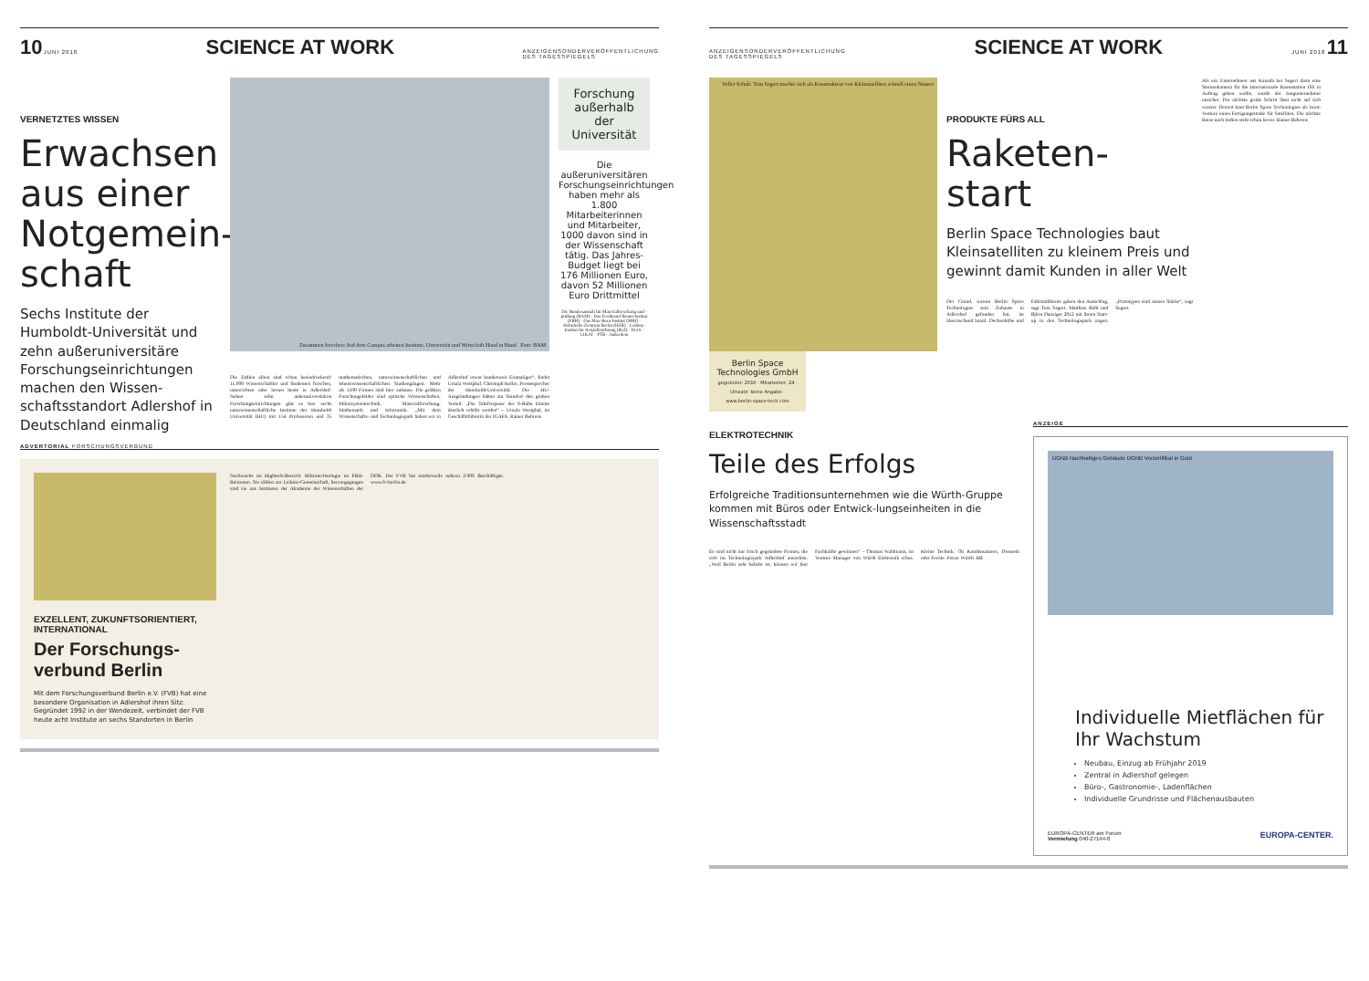10 JUNI 2018 SCIENCE AT WORK ANZEIGENSONDERVERÖFFENTLICHUNG
DES TAGESSPIEGELS
VERNETZTES WISSEN
Erwachsen aus einer Notgemein-schaft
Sechs Institute der Humboldt-Universität und zehn außeruniversitäre Forschungseinrichtungen machen den Wissen-schaftsstandort Adlershof in Deutschland einmalig
Zusammen forschen: Auf dem Campus arbeiten Institute, Universität und Wirtschaft Hand in Hand Foto: BAM
Die Zahlen allein sind schon beeindruckend: 11.000 Wissenschaftler und Studenten forschen, unterrichten oder lernen heute in Adlershof. Neben zehn außeruniversitären Forschungseinrichtungen gibt es hier sechs naturwissenschaftliche Institute der Humboldt Universität (HU) mit 154 Professoren und 35 mathematischen, naturwissenschaftlichen und lebenswissenschaftlichen Studiengängen. Mehr als 1100 Firmen sind hier zuhause. Die größten Forschungsfelder sind optische Wissenschaften, Mikrosystemtechnik, Materialforschung, Mathematik und Informatik. „Mit dem Wissenschafts- und Technologiepark haben wir in Adlershof etwas bundesweit Einmaliges“, findet Ursula Westphal. Christoph Keller, Pressesprecher der Humboldt-Universität. Die HU-Ausgründungen hätten am Standort den großen Vorteil. „Die Taktfrequenz der S-Bahn könnte deutlich erhöht werden“ – Ursula Westphal, ist Geschäftsführerin der IGAFA. Rainer Behrens
Forschung außerhalb der Universität
Die außeruniversitären Forschungseinrichtungen haben mehr als 1.800 Mitarbeiterinnen und Mitarbeiter, 1000 davon sind in der Wissenschaft tätig. Das Jahres-Budget liegt bei 176 Millionen Euro, davon 52 Millionen Euro Drittmittel
Die Bundesanstalt für Materialforschung und -prüfung (BAM) · Das Ferdinand-Braun-Institut (FBH) · Das Max-Born-Institut (MBI) · Helmholtz-Zentrum Berlin (HZB) · Leibniz-Institut für Kristallzüchtung (IKZ) · ISAS · LIKAT · PTB · Außerdem
ADVERTORIAL FORSCHUNGSVERBUND
EXZELLENT, ZUKUNFTSORIENTIERT, INTERNATIONAL
Der Forschungs-verbund Berlin
Mit dem Forschungsverbund Berlin e.V. (FVB) hat eine besondere Organisation in Adlershof ihren Sitz: Gegründet 1992 in der Wendezeit, verbindet der FVB heute acht Institute an sechs Standorten in Berlin
Nachwuchs im Hightech-Bereich: Mikrotechnologie im FBH-Reinraum. Sie zählen zur Leibniz-Gemeinschaft, hervorgegangen sind sie aus Instituten der Akademie der Wissenschaften der DDR. Der FVB hat mittlerweile nahezu 2.000 Beschäftigte. www.fv-berlin.de
ANZEIGENSONDERVERÖFFENTLICHUNG
DES TAGESSPIEGELS SCIENCE AT WORK JUNI 2018 11
Voller Schub: Tom Segert machte sich als Konstrukteur von Kleinsatelliten schnell einen Namen
Berlin Space Technologies GmbH
gegründet: 2010 · Mitarbeiter: 24 · Umsatz: keine Angabe · www.berlin-space-tech.com
PRODUKTE FÜRS ALL
Raketen-start
Berlin Space Technologies baut Kleinsatelliten zu kleinem Preis und gewinnt damit Kunden in aller Welt
Der Grund, warum Berlin Space Technologies sein Zuhause in Adlershof gefunden hat, ist überraschend banal: Deckenhöhe und Fahrstuhlbreite gaben den Ausschlag, sagt Tom Segert. Matthias Buhl und Björn Danziger 2012 mit ihrem Start-up in den Technologiepark zogen. „Prototypen sind unsere Stärke“, sagt Segert.
Als ein Unternehmen aus Kanada bei Segert dann eine Sternenkamera für die Internationale Raumstation ISS in Auftrag geben wollte, wurde der Jungunternehmer unsicher. Der nächste große Schritt lässt nicht auf sich warten: Derzeit baut Berlin Space Technologies als Joint-Venture einen Fertigungsstraße für Satelliten. Die nächste Reise nach Indien steht schon bevor. Rainer Behrens
ELEKTROTECHNIK
Teile des Erfolgs
Erfolgreiche Traditionsunternehmen wie die Würth-Gruppe kommen mit Büros oder Entwick-lungseinheiten in die Wissenschaftsstadt
Es sind nicht nur frisch gegründete Firmen, die sich im Technologiepark Adlershof ansiedeln. „Weil Berlin sehr beliebt ist, können wir hier Fachkräfte gewinnen“ – Thomas Waldmann, ist Venture Manager von Würth Elektronik eiSos. Kleine Technik: Ob Kondensatoren, Drosseln oder Ferrite. Fotos: Würth. RB
ANZEIGE
DGNB Nachhaltiges Gebäude DGNB Vorzertifikat in Gold
Individuelle Mietflächen für Ihr Wachstum
Neubau, Einzug ab Frühjahr 2019
Zentral in Adlershof gelegen
Büro-, Gastronomie-, Ladenflächen
Individuelle Grundrisse und Flächenausbauten
EUROPA-CENTER am Forum
Vermietung 040-27144-0 EUROPA-CENTER.